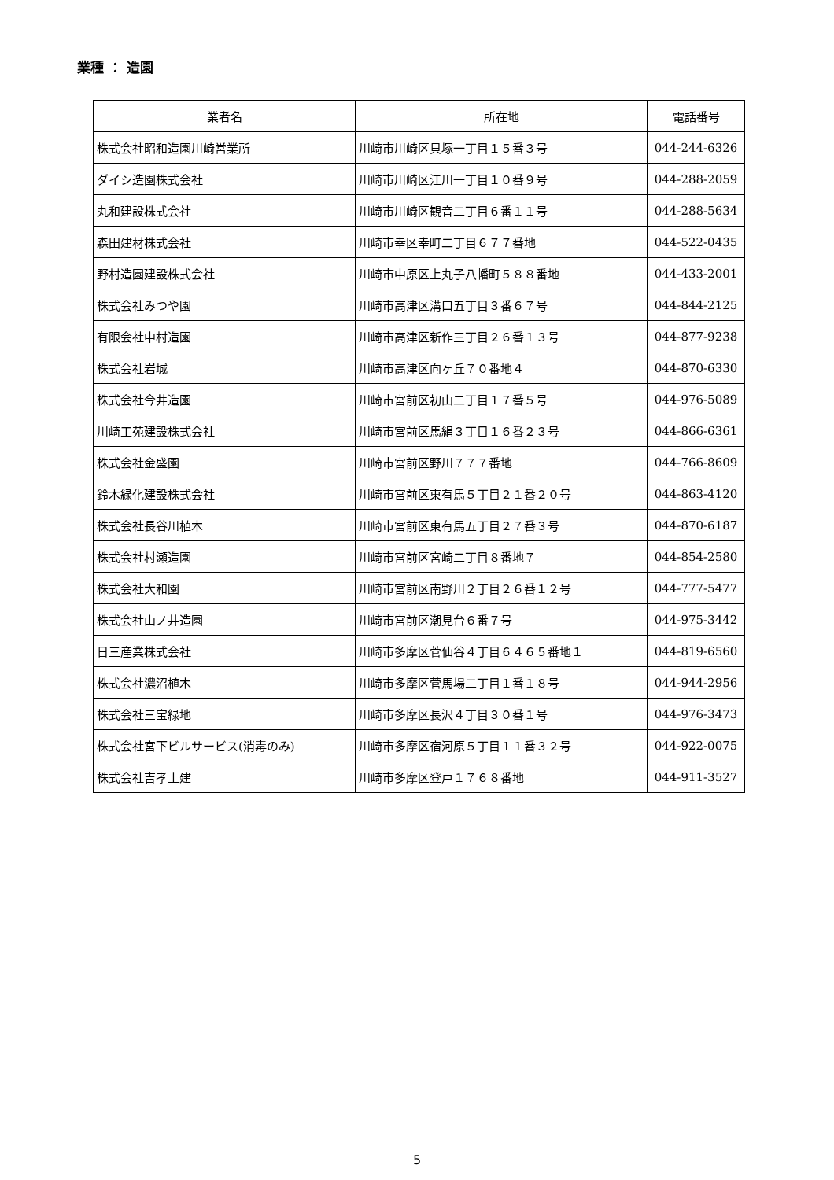業種 ： 造園
| 業者名 | 所在地 | 電話番号 |
| --- | --- | --- |
| 株式会社昭和造園川崎営業所 | 川崎市川崎区貝塚一丁目１５番３号 | 044-244-6326 |
| ダイシ造園株式会社 | 川崎市川崎区江川一丁目１０番９号 | 044-288-2059 |
| 丸和建設株式会社 | 川崎市川崎区観音二丁目６番１１号 | 044-288-5634 |
| 森田建材株式会社 | 川崎市幸区幸町二丁目６７７番地 | 044-522-0435 |
| 野村造園建設株式会社 | 川崎市中原区上丸子八幡町５８８番地 | 044-433-2001 |
| 株式会社みつや園 | 川崎市高津区溝口五丁目３番６７号 | 044-844-2125 |
| 有限会社中村造園 | 川崎市高津区新作三丁目２６番１３号 | 044-877-9238 |
| 株式会社岩城 | 川崎市高津区向ヶ丘７０番地４ | 044-870-6330 |
| 株式会社今井造園 | 川崎市宮前区初山二丁目１７番５号 | 044-976-5089 |
| 川崎工苑建設株式会社 | 川崎市宮前区馬絹３丁目１６番２３号 | 044-866-6361 |
| 株式会社金盛園 | 川崎市宮前区野川７７７番地 | 044-766-8609 |
| 鈴木緑化建設株式会社 | 川崎市宮前区東有馬５丁目２１番２０号 | 044-863-4120 |
| 株式会社長谷川植木 | 川崎市宮前区東有馬五丁目２７番３号 | 044-870-6187 |
| 株式会社村瀬造園 | 川崎市宮前区宮崎二丁目８番地７ | 044-854-2580 |
| 株式会社大和園 | 川崎市宮前区南野川２丁目２６番１２号 | 044-777-5477 |
| 株式会社山ノ井造園 | 川崎市宮前区潮見台６番７号 | 044-975-3442 |
| 日三産業株式会社 | 川崎市多摩区菅仙谷４丁目６４６５番地１ | 044-819-6560 |
| 株式会社濃沼植木 | 川崎市多摩区菅馬場二丁目１番１８号 | 044-944-2956 |
| 株式会社三宝緑地 | 川崎市多摩区長沢４丁目３０番１号 | 044-976-3473 |
| 株式会社宮下ビルサービス(消毒のみ) | 川崎市多摩区宿河原５丁目１１番３２号 | 044-922-0075 |
| 株式会社吉孝土建 | 川崎市多摩区登戸１７６８番地 | 044-911-3527 |
5